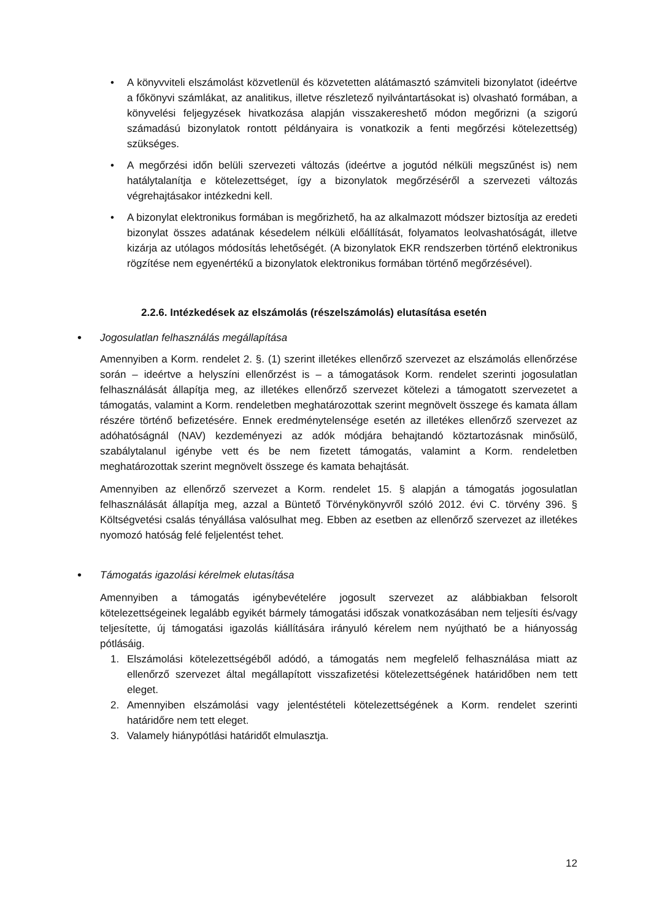• A könyvviteli elszámolást közvetlenül és közvetetten alátámasztó számviteli bizonylatot (ideértve a főkönyvi számlákat, az analitikus, illetve részletező nyilvántartásokat is) olvasható formában, a könyvelési feljegyzések hivatkozása alapján visszakereshető módon megőrizni (a szigorú számadású bizonylatok rontott példányaira is vonatkozik a fenti megőrzési kötelezettség) szükséges.
• A megőrzési időn belüli szervezeti változás (ideértve a jogutód nélküli megszűnést is) nem hatálytalanítja e kötelezettséget, így a bizonylatok megőrzéséről a szervezeti változás végrehajtásakor intézkedni kell.
• A bizonylat elektronikus formában is megőrizhető, ha az alkalmazott módszer biztosítja az eredeti bizonylat összes adatának késedelem nélküli előállítását, folyamatos leolvashatóságát, illetve kizárja az utólagos módosítás lehetőségét. (A bizonylatok EKR rendszerben történő elektronikus rögzítése nem egyenértékű a bizonylatok elektronikus formában történő megőrzésével).
2.2.6. Intézkedések az elszámolás (részelszámolás) elutasítása esetén
•
Jogosulatlan felhasználás megállapítása
Amennyiben a Korm. rendelet 2. §. (1) szerint illetékes ellenőrző szervezet az elszámolás ellenőrzése során – ideértve a helyszíni ellenőrzést is – a támogatások Korm. rendelet szerinti jogosulatlan felhasználását állapítja meg, az illetékes ellenőrző szervezet kötelezi a támogatott szervezetet a támogatás, valamint a Korm. rendeletben meghatározottak szerint megnövelt összege és kamata állam részére történő befizetésére. Ennek eredménytelensége esetén az illetékes ellenőrző szervezet az adóhatóságnál (NAV) kezdeményezi az adók módjára behajtandó köztartozásnak minősülő, szabálytalanul igénybe vett és be nem fizetett támogatás, valamint a Korm. rendeletben meghatározottak szerint megnövelt összege és kamata behajtását.
Amennyiben az ellenőrző szervezet a Korm. rendelet 15. § alapján a támogatás jogosulatlan felhasználását állapítja meg, azzal a Büntető Törvénykönyvről szóló 2012. évi C. törvény 396. § Költségvetési csalás tényállása valósulhat meg. Ebben az esetben az ellenőrző szervezet az illetékes nyomozó hatóság felé feljelentést tehet.
•
Támogatás igazolási kérelmek elutasítása
Amennyiben a támogatás igénybevételére jogosult szervezet az alábbiakban felsorolt kötelezettségeinek legalább egyikét bármely támogatási időszak vonatkozásában nem teljesíti és/vagy teljesítette, új támogatási igazolás kiállítására irányuló kérelem nem nyújtható be a hiányosság pótlásáig.
1. Elszámolási kötelezettségéből adódó, a támogatás nem megfelelő felhasználása miatt az ellenőrző szervezet által megállapított visszafizetési kötelezettségének határidőben nem tett eleget.
2. Amennyiben elszámolási vagy jelentéstételi kötelezettségének a Korm. rendelet szerinti határidőre nem tett eleget.
3. Valamely hiánypótlási határidőt elmulasztja.
12